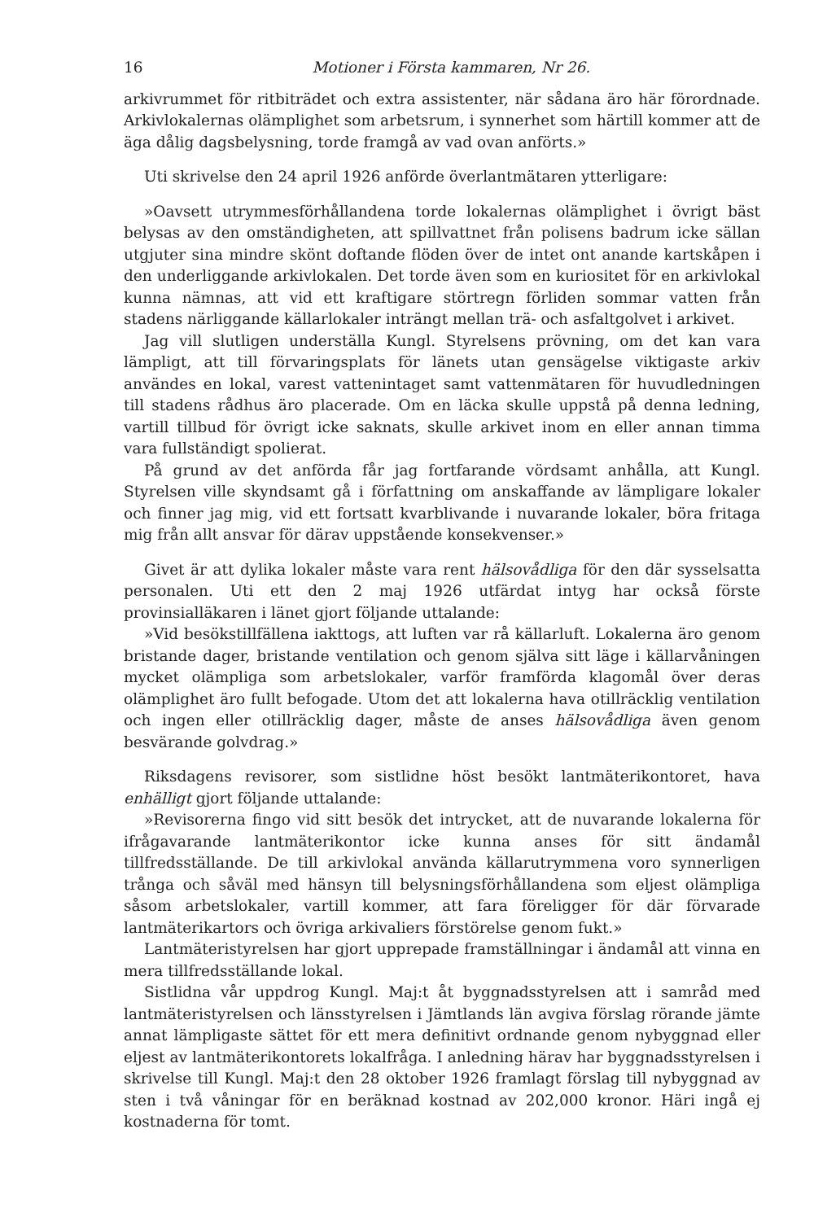16 Motioner i Första kammaren, Nr 26.
arkivrummet för ritbiträdet och extra assistenter, när sådana äro här förordnade. Arkivlokalernas olämplighet som arbetsrum, i synnerhet som härtill kommer att de äga dålig dagsbelysning, torde framgå av vad ovan anförts.»
Uti skrivelse den 24 april 1926 anförde överlantmätaren ytterligare:
»Oavsett utrymmesförhållandena torde lokalernas olämplighet i övrigt bäst belysas av den omständigheten, att spillvattnet från polisens badrum icke sällan utgjuter sina mindre skönt doftande flöden över de intet ont anande kartskåpen i den underliggande arkivlokalen. Det torde även som en kuriositet för en arkivlokal kunna nämnas, att vid ett kraftigare störtregn förliden sommar vatten från stadens närliggande källarlokaler inträngt mellan trä- och asfaltgolvet i arkivet.
Jag vill slutligen underställa Kungl. Styrelsens prövning, om det kan vara lämpligt, att till förvaringsplats för länets utan gensägelse viktigaste arkiv användes en lokal, varest vattenintaget samt vattenmätaren för huvudledningen till stadens rådhus äro placerade. Om en läcka skulle uppstå på denna ledning, vartill tillbud för övrigt icke saknats, skulle arkivet inom en eller annan timma vara fullständigt spolierat.
På grund av det anförda får jag fortfarande vördsamt anhålla, att Kungl. Styrelsen ville skyndsamt gå i författning om anskaffande av lämpligare lokaler och finner jag mig, vid ett fortsatt kvarblivande i nuvarande lokaler, böra fritaga mig från allt ansvar för därav uppstående konsekvenser.»
Givet är att dylika lokaler måste vara rent hälsovådliga för den där sysselsatta personalen. Uti ett den 2 maj 1926 utfärdat intyg har också förste provinsialläkaren i länet gjort följande uttalande:
»Vid besökstillfällena iakttogs, att luften var rå källarluft. Lokalerna äro genom bristande dager, bristande ventilation och genom själva sitt läge i källarvåningen mycket olämpliga som arbetslokaler, varför framförda klagomål över deras olämplighet äro fullt befogade. Utom det att lokalerna hava otillräcklig ventilation och ingen eller otillräcklig dager, måste de anses hälsovådliga även genom besvärande golvdrag.»
Riksdagens revisorer, som sistlidne höst besökt lantmäterikontoret, hava enhälligt gjort följande uttalande:
»Revisorerna fingo vid sitt besök det intrycket, att de nuvarande lokalerna för ifrågavarande lantmäterikontor icke kunna anses för sitt ändamål tillfredsställande. De till arkivlokal använda källarutrymmena voro synnerligen trånga och såväl med hänsyn till belysningsförhållandena som eljest olämpliga såsom arbetslokaler, vartill kommer, att fara föreligger för där förvarade lantmäterikartors och övriga arkivaliers förstörelse genom fukt.»
Lantmäteristyrelsen har gjort upprepade framställningar i ändamål att vinna en mera tillfredsställande lokal.
Sistlidna vår uppdrog Kungl. Maj:t åt byggnadsstyrelsen att i samråd med lantmäteristyrelsen och länsstyrelsen i Jämtlands län avgiva förslag rörande jämte annat lämpligaste sättet för ett mera definitivt ordnande genom nybyggnad eller eljest av lantmäterikontorets lokalfråga. I anledning härav har byggnadsstyrelsen i skrivelse till Kungl. Maj:t den 28 oktober 1926 framlagt förslag till nybyggnad av sten i två våningar för en beräknad kostnad av 202,000 kronor. Häri ingå ej kostnaderna för tomt.